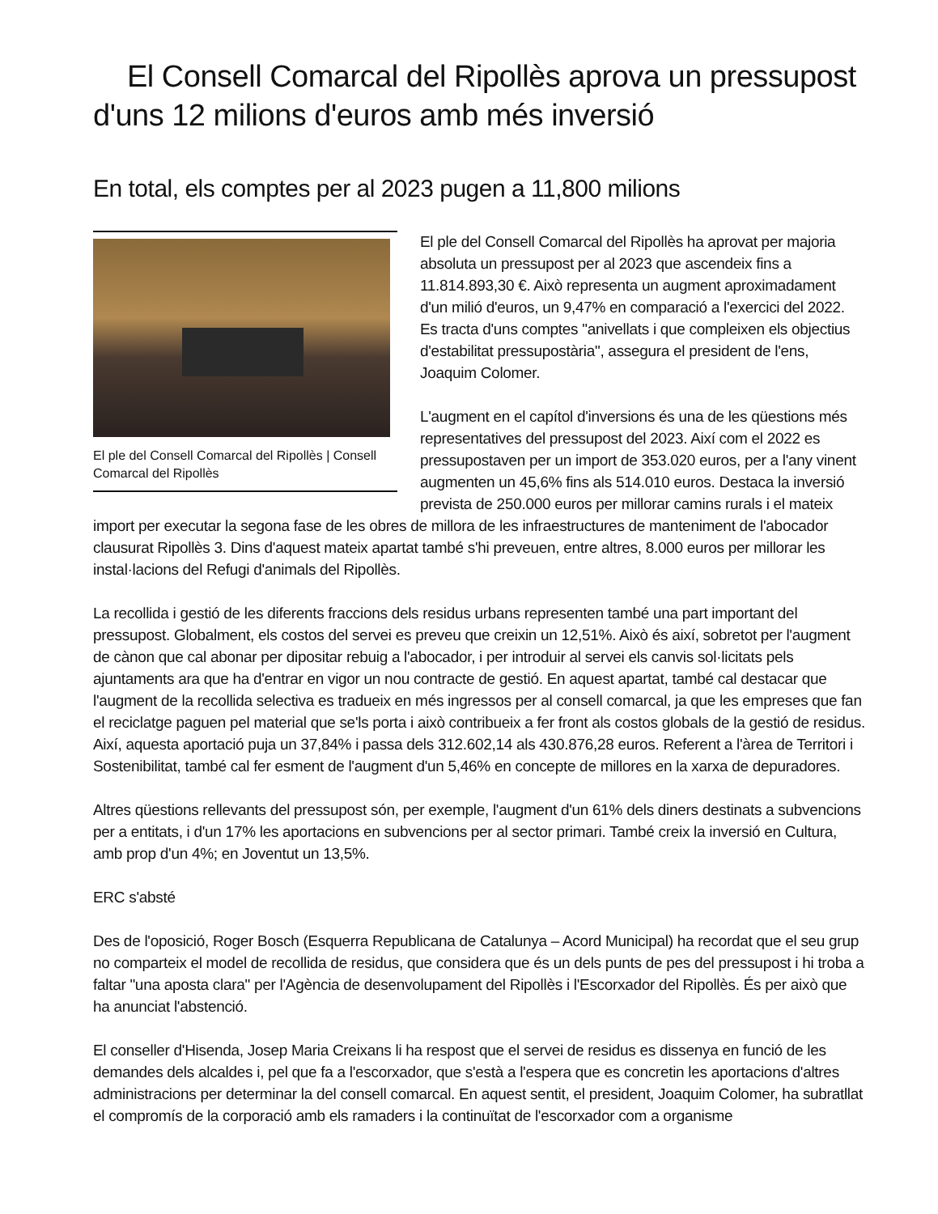El Consell Comarcal del Ripollès aprova un pressupost d'uns 12 milions d'euros amb més inversió
En total, els comptes per al 2023 pugen a 11,800 milions
El ple del Consell Comarcal del Ripollès | Consell Comarcal del Ripollès
El ple del Consell Comarcal del Ripollès ha aprovat per majoria absoluta un pressupost per al 2023 que ascendeix fins a 11.814.893,30 €. Això representa un augment aproximadament d'un milió d'euros, un 9,47% en comparació a l'exercici del 2022. Es tracta d'uns comptes "anivellats i que compleixen els objectius d'estabilitat pressupostària", assegura el president de l'ens, Joaquim Colomer.
L'augment en el capítol d'inversions és una de les qüestions més representatives del pressupost del 2023. Així com el 2022 es pressupostaven per un import de 353.020 euros, per a l'any vinent augmenten un 45,6% fins als 514.010 euros. Destaca la inversió prevista de 250.000 euros per millorar camins rurals i el mateix import per executar la segona fase de les obres de millora de les infraestructures de manteniment de l'abocador clausurat Ripollès 3. Dins d'aquest mateix apartat també s'hi preveuen, entre altres, 8.000 euros per millorar les instal·lacions del Refugi d'animals del Ripollès.
La recollida i gestió de les diferents fraccions dels residus urbans representen també una part important del pressupost. Globalment, els costos del servei es preveu que creixin un 12,51%. Això és així, sobretot per l'augment de cànon que cal abonar per dipositar rebuig a l'abocador, i per introduir al servei els canvis sol·licitats pels ajuntaments ara que ha d'entrar en vigor un nou contracte de gestió. En aquest apartat, també cal destacar que l'augment de la recollida selectiva es tradueix en més ingressos per al consell comarcal, ja que les empreses que fan el reciclatge paguen pel material que se'ls porta i això contribueix a fer front als costos globals de la gestió de residus. Així, aquesta aportació puja un 37,84% i passa dels 312.602,14 als 430.876,28 euros. Referent a l'àrea de Territori i Sostenibilitat, també cal fer esment de l'augment d'un 5,46% en concepte de millores en la xarxa de depuradores.
Altres qüestions rellevants del pressupost són, per exemple, l'augment d'un 61% dels diners destinats a subvencions per a entitats, i d'un 17% les aportacions en subvencions per al sector primari. També creix la inversió en Cultura, amb prop d'un 4%; en Joventut un 13,5%.
ERC s'absté
Des de l'oposició, Roger Bosch (Esquerra Republicana de Catalunya – Acord Municipal) ha recordat que el seu grup no comparteix el model de recollida de residus, que considera que és un dels punts de pes del pressupost i hi troba a faltar "una aposta clara" per l'Agència de desenvolupament del Ripollès i l'Escorxador del Ripollès. És per això que ha anunciat l'abstenció.
El conseller d'Hisenda, Josep Maria Creixans li ha respost que el servei de residus es dissenya en funció de les demandes dels alcaldes i, pel que fa a l'escorxador, que s'està a l'espera que es concretin les aportacions d'altres administracions per determinar la del consell comarcal. En aquest sentit, el president, Joaquim Colomer, ha subratllat el compromís de la corporació amb els ramaders i la continuïtat de l'escorxador com a organisme